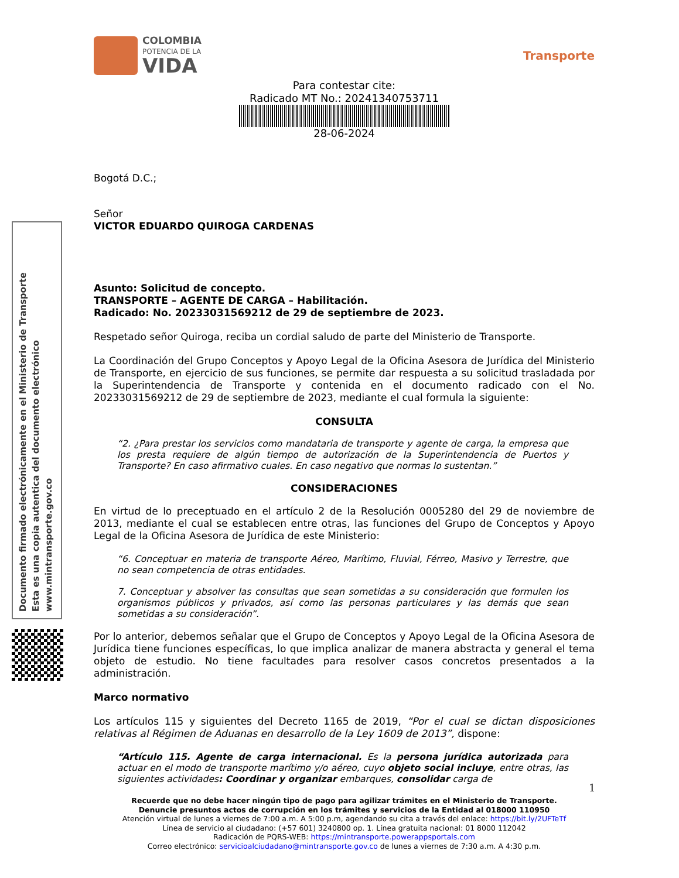Documento firmado electrónicamente en el Ministerio de Transporte
Esta es una copia autentica del documento electrónico
www.mintransporte.gov.co
COLOMBIA
POTENCIA DE LA
VIDA
Transporte
Para contestar cite:
Radicado MT No.: 20241340753711
28-06-2024
Bogotá D.C.;
Señor
VICTOR EDUARDO QUIROGA CARDENAS
Asunto: Solicitud de concepto.
TRANSPORTE – AGENTE DE CARGA – Habilitación.
Radicado: No. 20233031569212 de 29 de septiembre de 2023.
Respetado señor Quiroga, reciba un cordial saludo de parte del Ministerio de Transporte.
La Coordinación del Grupo Conceptos y Apoyo Legal de la Oficina Asesora de Jurídica del Ministerio de Transporte, en ejercicio de sus funciones, se permite dar respuesta a su solicitud trasladada por la Superintendencia de Transporte y contenida en el documento radicado con el No. 20233031569212 de 29 de septiembre de 2023, mediante el cual formula la siguiente:
CONSULTA
“2. ¿Para prestar los servicios como mandataria de transporte y agente de carga, la empresa que los presta requiere de algún tiempo de autorización de la Superintendencia de Puertos y Transporte? En caso afirmativo cuales. En caso negativo que normas lo sustentan.”
CONSIDERACIONES
En virtud de lo preceptuado en el artículo 2 de la Resolución 0005280 del 29 de noviembre de 2013, mediante el cual se establecen entre otras, las funciones del Grupo de Conceptos y Apoyo Legal de la Oficina Asesora de Jurídica de este Ministerio:
“6. Conceptuar en materia de transporte Aéreo, Marítimo, Fluvial, Férreo, Masivo y Terrestre, que no sean competencia de otras entidades.
7. Conceptuar y absolver las consultas que sean sometidas a su consideración que formulen los organismos públicos y privados, así como las personas particulares y las demás que sean sometidas a su consideración”.
Por lo anterior, debemos señalar que el Grupo de Conceptos y Apoyo Legal de la Oficina Asesora de Jurídica tiene funciones específicas, lo que implica analizar de manera abstracta y general el tema objeto de estudio. No tiene facultades para resolver casos concretos presentados a la administración.
Marco normativo
Los artículos 115 y siguientes del Decreto 1165 de 2019, “Por el cual se dictan disposiciones relativas al Régimen de Aduanas en desarrollo de la Ley 1609 de 2013”, dispone:
“Artículo 115. Agente de carga internacional. Es la persona jurídica autorizada para actuar en el modo de transporte marítimo y/o aéreo, cuyo objeto social incluye, entre otras, las siguientes actividades: Coordinar y organizar embarques, consolidar carga de
1
Recuerde que no debe hacer ningún tipo de pago para agilizar trámites en el Ministerio de Transporte.
Denuncie presuntos actos de corrupción en los trámites y servicios de la Entidad al 018000 110950
Atención virtual de lunes a viernes de 7:00 a.m. A 5:00 p.m, agendando su cita a través del enlace: https://bit.ly/2UFTeTf
Línea de servicio al ciudadano: (+57 601) 3240800 op. 1. Línea gratuita nacional: 01 8000 112042
Radicación de PQRS-WEB: https://mintransporte.powerappsportals.com
Correo electrónico: servicioalciudadano@mintransporte.gov.co de lunes a viernes de 7:30 a.m. A 4:30 p.m.